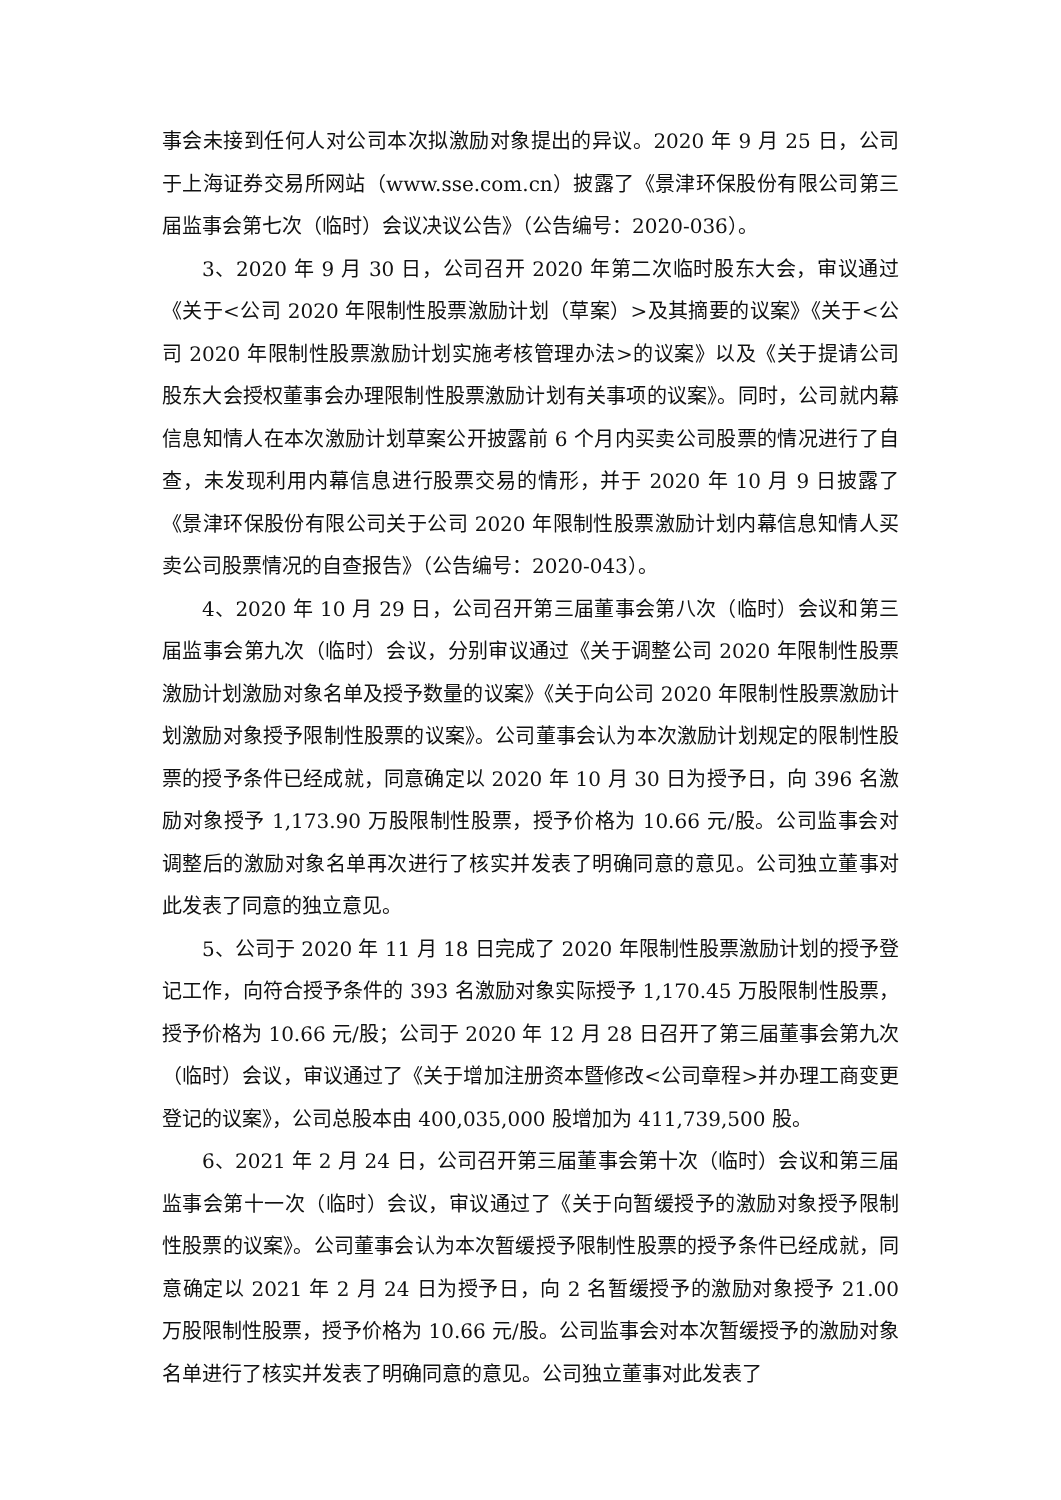事会未接到任何人对公司本次拟激励对象提出的异议。2020 年 9 月 25 日，公司于上海证券交易所网站（www.sse.com.cn）披露了《景津环保股份有限公司第三届监事会第七次（临时）会议决议公告》（公告编号：2020-036）。
3、2020 年 9 月 30 日，公司召开 2020 年第二次临时股东大会，审议通过《关于<公司 2020 年限制性股票激励计划（草案）>及其摘要的议案》《关于<公司 2020 年限制性股票激励计划实施考核管理办法>的议案》以及《关于提请公司股东大会授权董事会办理限制性股票激励计划有关事项的议案》。同时，公司就内幕信息知情人在本次激励计划草案公开披露前 6 个月内买卖公司股票的情况进行了自查，未发现利用内幕信息进行股票交易的情形，并于 2020 年 10 月 9 日披露了《景津环保股份有限公司关于公司 2020 年限制性股票激励计划内幕信息知情人买卖公司股票情况的自查报告》（公告编号：2020-043）。
4、2020 年 10 月 29 日，公司召开第三届董事会第八次（临时）会议和第三届监事会第九次（临时）会议，分别审议通过《关于调整公司 2020 年限制性股票激励计划激励对象名单及授予数量的议案》《关于向公司 2020 年限制性股票激励计划激励对象授予限制性股票的议案》。公司董事会认为本次激励计划规定的限制性股票的授予条件已经成就，同意确定以 2020 年 10 月 30 日为授予日，向 396 名激励对象授予 1,173.90 万股限制性股票，授予价格为 10.66 元/股。公司监事会对调整后的激励对象名单再次进行了核实并发表了明确同意的意见。公司独立董事对此发表了同意的独立意见。
5、公司于 2020 年 11 月 18 日完成了 2020 年限制性股票激励计划的授予登记工作，向符合授予条件的 393 名激励对象实际授予 1,170.45 万股限制性股票，授予价格为 10.66 元/股；公司于 2020 年 12 月 28 日召开了第三届董事会第九次（临时）会议，审议通过了《关于增加注册资本暨修改<公司章程>并办理工商变更登记的议案》，公司总股本由 400,035,000 股增加为 411,739,500 股。
6、2021 年 2 月 24 日，公司召开第三届董事会第十次（临时）会议和第三届监事会第十一次（临时）会议，审议通过了《关于向暂缓授予的激励对象授予限制性股票的议案》。公司董事会认为本次暂缓授予限制性股票的授予条件已经成就，同意确定以 2021 年 2 月 24 日为授予日，向 2 名暂缓授予的激励对象授予 21.00 万股限制性股票，授予价格为 10.66 元/股。公司监事会对本次暂缓授予的激励对象名单进行了核实并发表了明确同意的意见。公司独立董事对此发表了